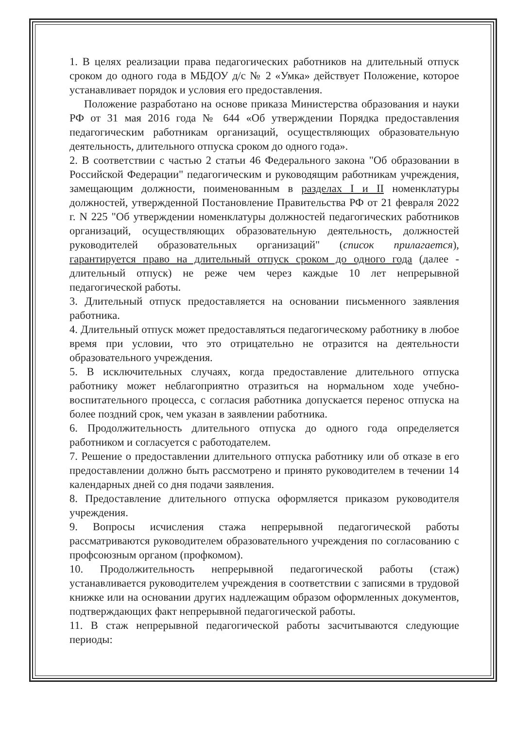1. В целях реализации права педагогических работников на длительный отпуск сроком до одного года в МБДОУ д/с № 2 «Умка» действует Положение, которое устанавливает порядок и условия его предоставления.
Положение разработано на основе приказа Министерства образования и науки РФ от 31 мая 2016 года № 644 «Об утверждении Порядка предоставления педагогическим работникам организаций, осуществляющих образовательную деятельность, длительного отпуска сроком до одного года».
2. В соответствии с частью 2 статьи 46 Федерального закона "Об образовании в Российской Федерации" педагогическим и руководящим работникам учреждения, замещающим должности, поименованным в разделах I и II номенклатуры должностей, утвержденной Постановление Правительства РФ от 21 февраля 2022 г. N 225 "Об утверждении номенклатуры должностей педагогических работников организаций, осуществляющих образовательную деятельность, должностей руководителей образовательных организаций" (список прилагается), гарантируется право на длительный отпуск сроком до одного года (далее - длительный отпуск) не реже чем через каждые 10 лет непрерывной педагогической работы.
3. Длительный отпуск предоставляется на основании письменного заявления работника.
4. Длительный отпуск может предоставляться педагогическому работнику в любое время при условии, что это отрицательно не отразится на деятельности образовательного учреждения.
5. В исключительных случаях, когда предоставление длительного отпуска работнику может неблагоприятно отразиться на нормальном ходе учебно-воспитательного процесса, с согласия работника допускается перенос отпуска на более поздний срок, чем указан в заявлении работника.
6. Продолжительность длительного отпуска до одного года определяется работником и согласуется с работодателем.
7. Решение о предоставлении длительного отпуска работнику или об отказе в его предоставлении должно быть рассмотрено и принято руководителем в течении 14 календарных дней со дня подачи заявления.
8. Предоставление длительного отпуска оформляется приказом руководителя учреждения.
9. Вопросы исчисления стажа непрерывной педагогической работы рассматриваются руководителем образовательного учреждения по согласованию с профсоюзным органом (профкомом).
10. Продолжительность непрерывной педагогической работы (стаж) устанавливается руководителем учреждения в соответствии с записями в трудовой книжке или на основании других надлежащим образом оформленных документов, подтверждающих факт непрерывной педагогической работы.
11. В стаж непрерывной педагогической работы засчитываются следующие периоды: